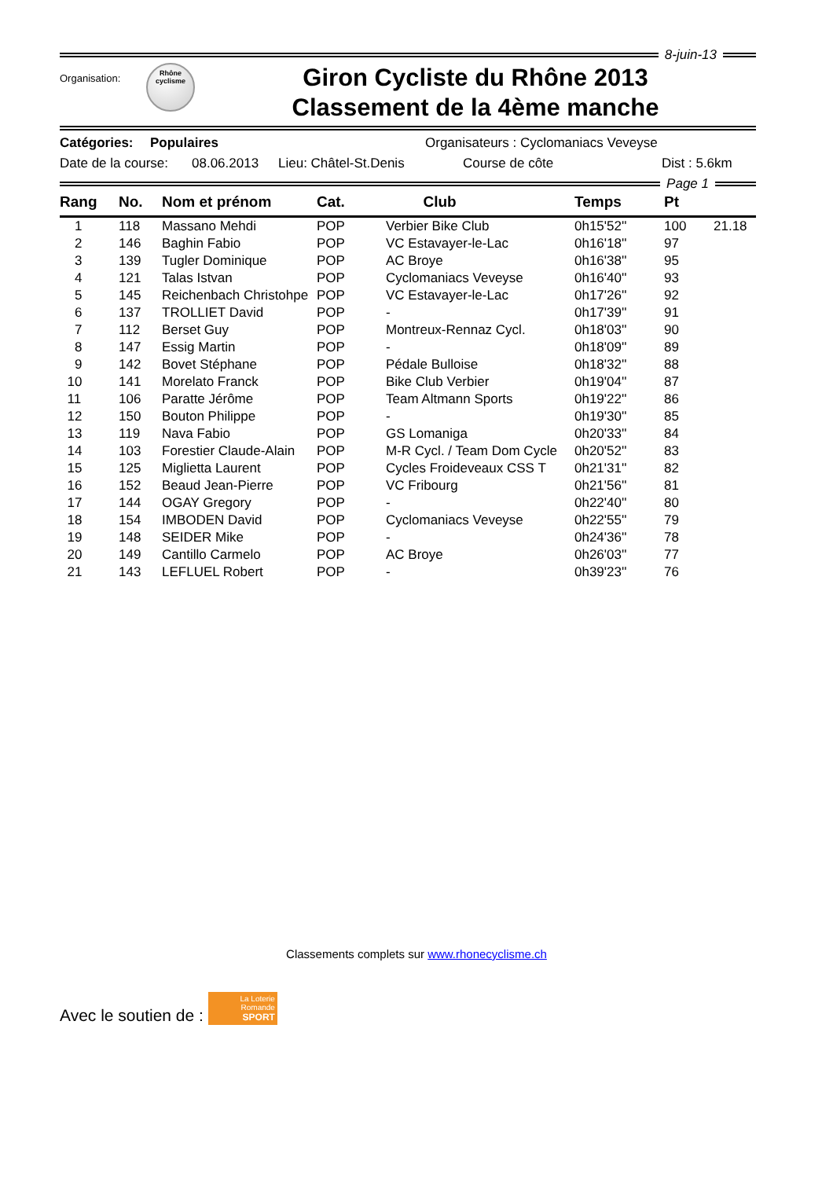8-juin-13
Organisation:
Rhône
cyclisme
Giron Cycliste du Rhône 2013
Classement de la 4ème manche
Catégories: Populaires Organisateurs : Cyclomaniacs Veveyse
Date de la course: 08.06.2013 Lieu: Châtel-St.Denis Course de côte Dist : 5.6km
Page 1
| Rang | No. | Nom et prénom | Cat. | Club | Temps | Pt | |
| --- | --- | --- | --- | --- | --- | --- | --- |
| 1 | 118 | Massano Mehdi | POP | Verbier Bike Club | 0h15'52'' | 100 | 21.18 |
| 2 | 146 | Baghin Fabio | POP | VC Estavayer-le-Lac | 0h16'18'' | 97 | |
| 3 | 139 | Tugler Dominique | POP | AC Broye | 0h16'38'' | 95 | |
| 4 | 121 | Talas Istvan | POP | Cyclomaniacs Veveyse | 0h16'40'' | 93 | |
| 5 | 145 | Reichenbach Christohpe | POP | VC Estavayer-le-Lac | 0h17'26'' | 92 | |
| 6 | 137 | TROLLIET David | POP | - | 0h17'39'' | 91 | |
| 7 | 112 | Berset Guy | POP | Montreux-Rennaz Cycl. | 0h18'03'' | 90 | |
| 8 | 147 | Essig Martin | POP | - | 0h18'09'' | 89 | |
| 9 | 142 | Bovet Stéphane | POP | Pédale Bulloise | 0h18'32'' | 88 | |
| 10 | 141 | Morelato Franck | POP | Bike Club Verbier | 0h19'04'' | 87 | |
| 11 | 106 | Paratte Jérôme | POP | Team Altmann Sports | 0h19'22'' | 86 | |
| 12 | 150 | Bouton Philippe | POP | - | 0h19'30'' | 85 | |
| 13 | 119 | Nava Fabio | POP | GS Lomaniga | 0h20'33'' | 84 | |
| 14 | 103 | Forestier Claude-Alain | POP | M-R Cycl. / Team Dom Cycle | 0h20'52'' | 83 | |
| 15 | 125 | Miglietta Laurent | POP | Cycles Froideveaux CSS T | 0h21'31'' | 82 | |
| 16 | 152 | Beaud Jean-Pierre | POP | VC Fribourg | 0h21'56'' | 81 | |
| 17 | 144 | OGAY Gregory | POP | - | 0h22'40'' | 80 | |
| 18 | 154 | IMBODEN David | POP | Cyclomaniacs Veveyse | 0h22'55'' | 79 | |
| 19 | 148 | SEIDER Mike | POP | - | 0h24'36'' | 78 | |
| 20 | 149 | Cantillo Carmelo | POP | AC Broye | 0h26'03'' | 77 | |
| 21 | 143 | LEFLUEL Robert | POP | - | 0h39'23'' | 76 | |
Classements complets sur www.rhonecyclisme.ch
Avec le soutien de :
La Loterie Romande
SPORT